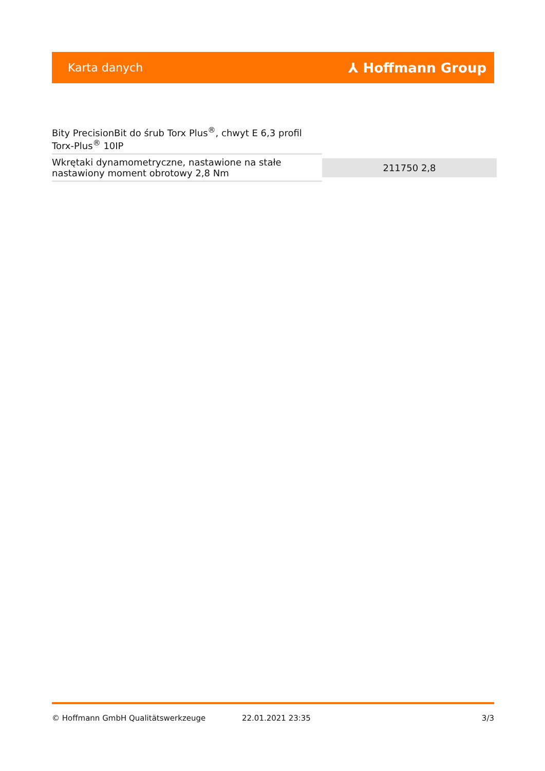Karta danych ⅄ Hoffmann Group
| Bity PrecisionBit do śrub Torx Plus<sup>®</sup>, chwyt E 6,3 profil Torx-Plus<sup>®</sup> 10IP | |
| Wkrętaki dynamometryczne, nastawione na stałe nastawiony moment obrotowy 2,8 Nm | 211750 2,8 |
© Hoffmann GmbH Qualitätswerkzeuge 22.01.2021 23:35 3/3